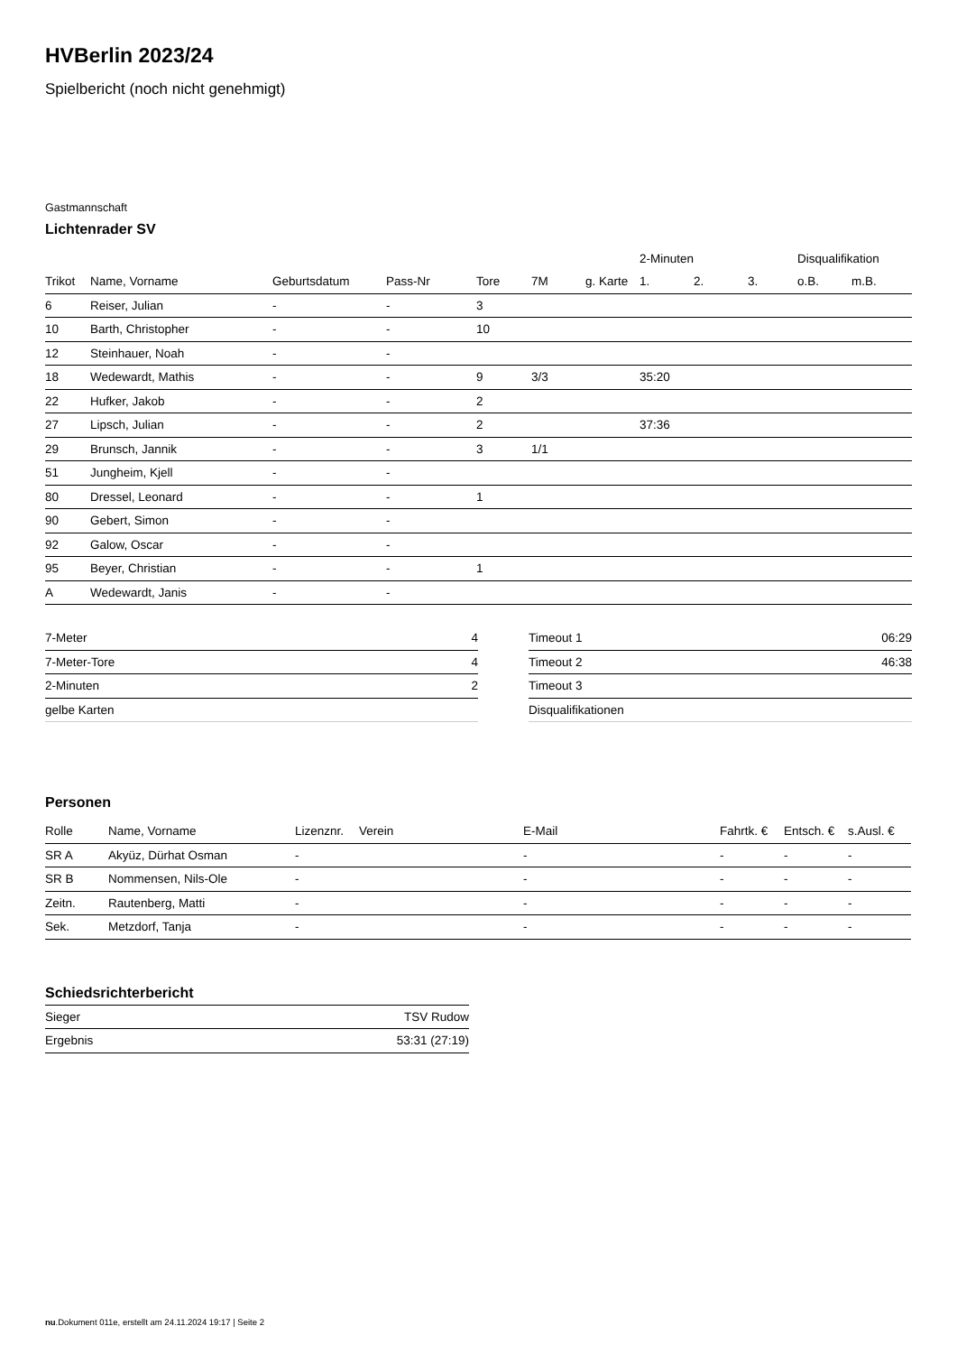HVBerlin 2023/24
Spielbericht (noch nicht genehmigt)
Gastmannschaft
Lichtenrader SV
| | | | | | | | 2-Minuten | | | Disqualifikation | |
| --- | --- | --- | --- | --- | --- | --- | --- | --- | --- | --- | --- |
| Trikot | Name, Vorname | Geburtsdatum | Pass-Nr | Tore | 7M | g. Karte | 1. | 2. | 3. | o.B. | m.B. |
| 6 | Reiser, Julian | - | - | 3 | | | | | | | |
| 10 | Barth, Christopher | - | - | 10 | | | | | | | |
| 12 | Steinhauer, Noah | - | - | | | | | | | | |
| 18 | Wedewardt, Mathis | - | - | 9 | 3/3 | | 35:20 | | | | |
| 22 | Hufker, Jakob | - | - | 2 | | | | | | | |
| 27 | Lipsch, Julian | - | - | 2 | | | 37:36 | | | | |
| 29 | Brunsch, Jannik | - | - | 3 | 1/1 | | | | | | |
| 51 | Jungheim, Kjell | - | - | | | | | | | | |
| 80 | Dressel, Leonard | - | - | 1 | | | | | | | |
| 90 | Gebert, Simon | - | - | | | | | | | | |
| 92 | Galow, Oscar | - | - | | | | | | | | |
| 95 | Beyer, Christian | - | - | 1 | | | | | | | |
| A | Wedewardt, Janis | - | - | | | | | | | | |
| 7-Meter | 4 |
| 7-Meter-Tore | 4 |
| 2-Minuten | 2 |
| gelbe Karten | |
| Timeout 1 | 06:29 |
| Timeout 2 | 46:38 |
| Timeout 3 | |
| Disqualifikationen | |
Personen
| Rolle | Name, Vorname | Lizenznr. | Verein | E-Mail | Fahrtk. € | Entsch. € | s.Ausl. € |
| --- | --- | --- | --- | --- | --- | --- | --- |
| SR A | Akyüz, Dürhat Osman | - | | - | - | - | - |
| SR B | Nommensen, Nils-Ole | - | | - | - | - | - |
| Zeitn. | Rautenberg, Matti | - | | - | - | - | - |
| Sek. | Metzdorf, Tanja | - | | - | - | - | - |
Schiedsrichterbericht
| Sieger | TSV Rudow |
| Ergebnis | 53:31 (27:19) |
nu.Dokument 011e, erstellt am 24.11.2024 19:17 | Seite 2